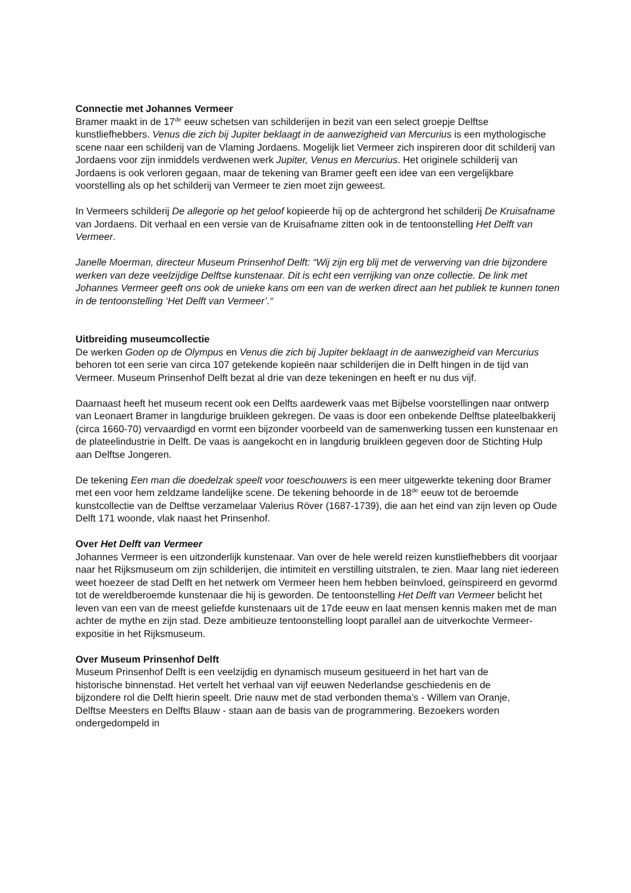Connectie met Johannes Vermeer
Bramer maakt in de 17<sup>de</sup> eeuw schetsen van schilderijen in bezit van een select groepje Delftse kunstliefhebbers. Venus die zich bij Jupiter beklaagt in de aanwezigheid van Mercurius is een mythologische scene naar een schilderij van de Vlaming Jordaens. Mogelijk liet Vermeer zich inspireren door dit schilderij van Jordaens voor zijn inmiddels verdwenen werk Jupiter, Venus en Mercurius. Het originele schilderij van Jordaens is ook verloren gegaan, maar de tekening van Bramer geeft een idee van een vergelijkbare voorstelling als op het schilderij van Vermeer te zien moet zijn geweest.
In Vermeers schilderij De allegorie op het geloof kopieerde hij op de achtergrond het schilderij De Kruisafname van Jordaens. Dit verhaal en een versie van de Kruisafname zitten ook in de tentoonstelling Het Delft van Vermeer.
Janelle Moerman, directeur Museum Prinsenhof Delft: “Wij zijn erg blij met de verwerving van drie bijzondere werken van deze veelzijdige Delftse kunstenaar. Dit is echt een verrijking van onze collectie. De link met Johannes Vermeer geeft ons ook de unieke kans om een van de werken direct aan het publiek te kunnen tonen in de tentoonstelling ‘Het Delft van Vermeer’.“
Uitbreiding museumcollectie
De werken Goden op de Olympus en Venus die zich bij Jupiter beklaagt in de aanwezigheid van Mercurius behoren tot een serie van circa 107 getekende kopieën naar schilderijen die in Delft hingen in de tijd van Vermeer. Museum Prinsenhof Delft bezat al drie van deze tekeningen en heeft er nu dus vijf.
Daarnaast heeft het museum recent ook een Delfts aardewerk vaas met Bijbelse voorstellingen naar ontwerp van Leonaert Bramer in langdurige bruikleen gekregen. De vaas is door een onbekende Delftse plateelbakkerij (circa 1660-70) vervaardigd en vormt een bijzonder voorbeeld van de samenwerking tussen een kunstenaar en de plateelindustrie in Delft. De vaas is aangekocht en in langdurig bruikleen gegeven door de Stichting Hulp aan Delftse Jongeren.
De tekening Een man die doedelzak speelt voor toeschouwers is een meer uitgewerkte tekening door Bramer met een voor hem zeldzame landelijke scene. De tekening behoorde in de 18<sup>de</sup> eeuw tot de beroemde kunstcollectie van de Delftse verzamelaar Valerius Röver (1687-1739), die aan het eind van zijn leven op Oude Delft 171 woonde, vlak naast het Prinsenhof.
Over Het Delft van Vermeer
Johannes Vermeer is een uitzonderlijk kunstenaar. Van over de hele wereld reizen kunstliefhebbers dit voorjaar naar het Rijksmuseum om zijn schilderijen, die intimiteit en verstilling uitstralen, te zien. Maar lang niet iedereen weet hoezeer de stad Delft en het netwerk om Vermeer heen hem hebben beïnvloed, geïnspireerd en gevormd tot de wereldberoemde kunstenaar die hij is geworden. De tentoonstelling Het Delft van Vermeer belicht het leven van een van de meest geliefde kunstenaars uit de 17de eeuw en laat mensen kennis maken met de man achter de mythe en zijn stad. Deze ambitieuze tentoonstelling loopt parallel aan de uitverkochte Vermeer-expositie in het Rijksmuseum.
Over Museum Prinsenhof Delft
Museum Prinsenhof Delft is een veelzijdig en dynamisch museum gesitueerd in het hart van de historische binnenstad. Het vertelt het verhaal van vijf eeuwen Nederlandse geschiedenis en de bijzondere rol die Delft hierin speelt. Drie nauw met de stad verbonden thema’s - Willem van Oranje, Delftse Meesters en Delfts Blauw - staan aan de basis van de programmering. Bezoekers worden ondergedompeld in